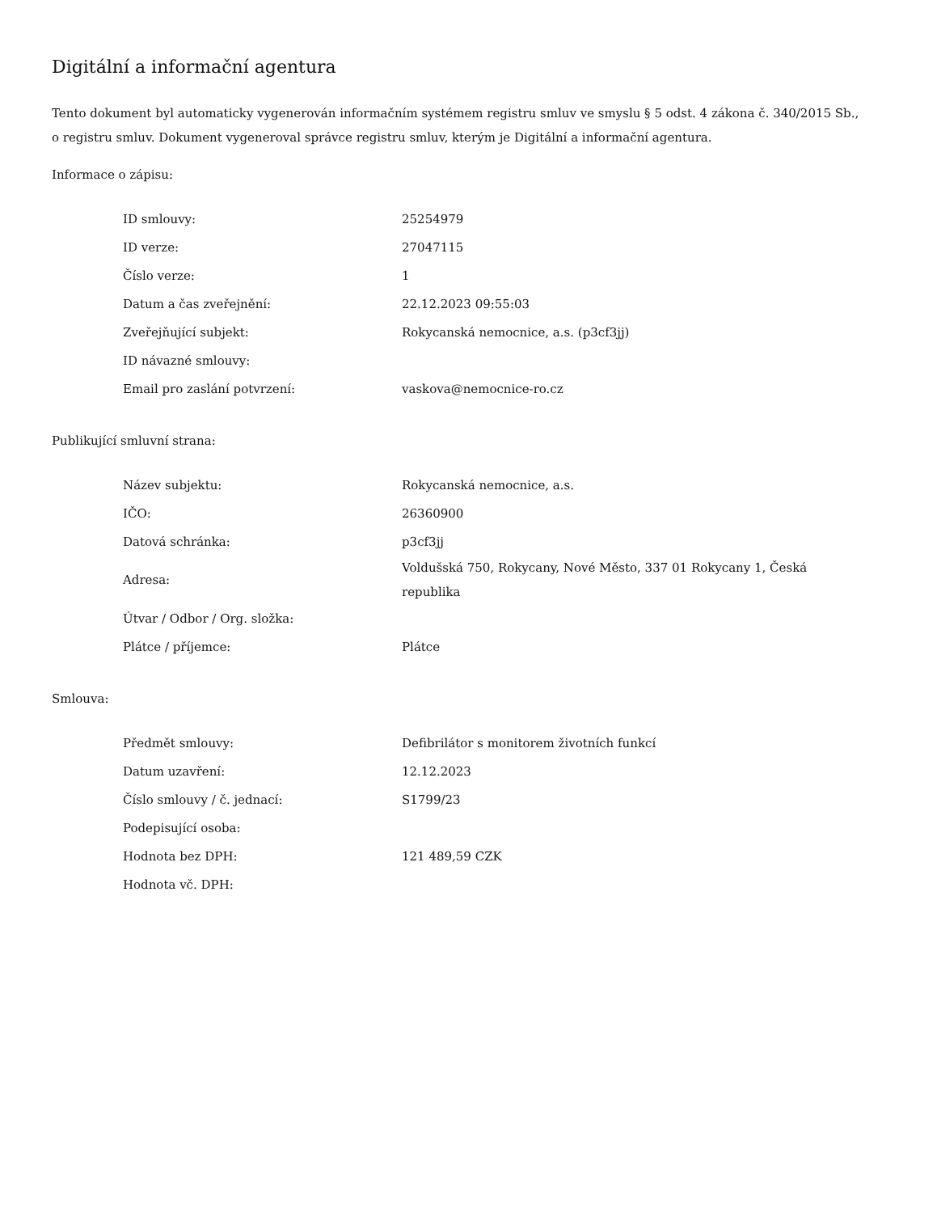Digitální a informační agentura
Tento dokument byl automaticky vygenerován informačním systémem registru smluv ve smyslu § 5 odst. 4 zákona č. 340/2015 Sb., o registru smluv. Dokument vygeneroval správce registru smluv, kterým je Digitální a informační agentura.
Informace o zápisu:
| ID smlouvy: | 25254979 |
| ID verze: | 27047115 |
| Číslo verze: | 1 |
| Datum a čas zveřejnění: | 22.12.2023 09:55:03 |
| Zveřejňující subjekt: | Rokycanská nemocnice, a.s. (p3cf3jj) |
| ID návazné smlouvy: | |
| Email pro zaslání potvrzení: | vaskova@nemocnice-ro.cz |
Publikující smluvní strana:
| Název subjektu: | Rokycanská nemocnice, a.s. |
| IČO: | 26360900 |
| Datová schránka: | p3cf3jj |
| Adresa: | Voldušská 750, Rokycany, Nové Město, 337 01 Rokycany 1, Česká republika |
| Útvar / Odbor / Org. složka: | |
| Plátce / příjemce: | Plátce |
Smlouva:
| Předmět smlouvy: | Defibrilátor s monitorem životních funkcí |
| Datum uzavření: | 12.12.2023 |
| Číslo smlouvy / č. jednací: | S1799/23 |
| Podepisující osoba: | |
| Hodnota bez DPH: | 121 489,59 CZK |
| Hodnota vč. DPH: | |